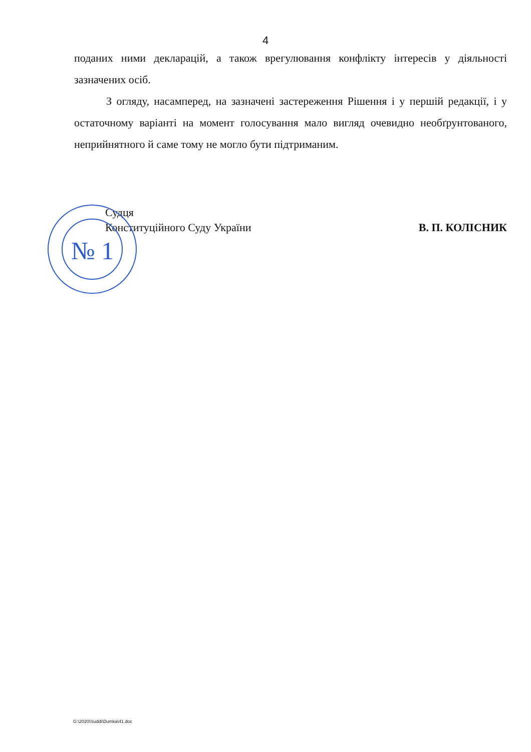№ 1
4
поданих ними декларацій, а також врегулювання конфлікту інтересів у діяльності зазначених осіб.
З огляду, насамперед, на зазначені застереження Рішення і у першій редакції, і у остаточному варіанті на момент голосування мало вигляд очевидно необґрунтованого, неприйнятного й саме тому не могло бути підтриманим.
Судця
Конституційного Суду України
В. П. КОЛІСНИК
G:\2020\Suddi\Dumka\41.doc